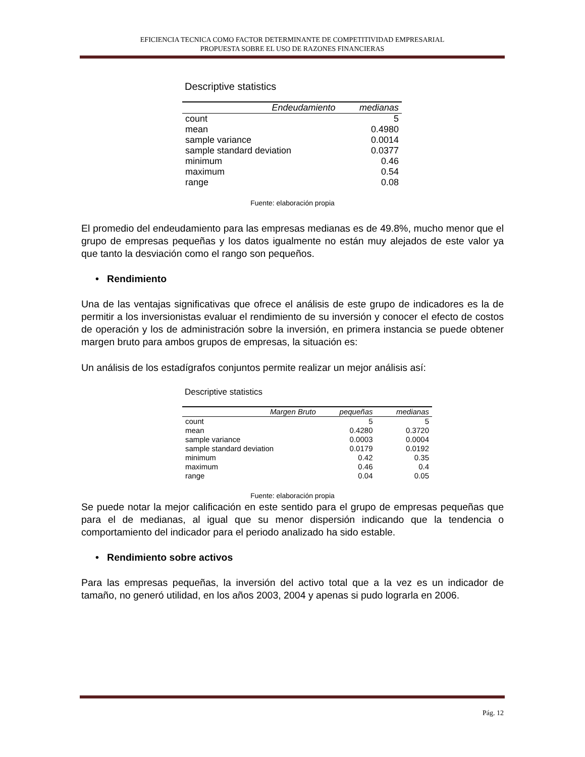EFICIENCIA TECNICA COMO FACTOR DETERMINANTE DE COMPETITIVIDAD EMPRESARIAL
PROPUESTA SOBRE EL USO DE RAZONES FINANCIERAS
Descriptive statistics
| Endeudamiento | medianas |
| --- | --- |
| count | 5 |
| mean | 0.4980 |
| sample variance | 0.0014 |
| sample standard deviation | 0.0377 |
| minimum | 0.46 |
| maximum | 0.54 |
| range | 0.08 |
Fuente: elaboración propia
El promedio del endeudamiento para las empresas medianas es de 49.8%, mucho menor que el grupo de empresas pequeñas y los datos igualmente no están muy alejados de este valor ya que tanto la desviación como el rango son pequeños.
• Rendimiento
Una de las ventajas significativas que ofrece el análisis de este grupo de indicadores es la de permitir a los inversionistas evaluar el rendimiento de su inversión y conocer el efecto de costos de operación y los de administración sobre la inversión, en primera instancia se puede obtener margen bruto para ambos grupos de empresas, la situación es:
Un análisis de los estadígrafos conjuntos permite realizar un mejor análisis así:
Descriptive statistics
| Margen Bruto | pequeñas | medianas |
| --- | --- | --- |
| count | 5 | 5 |
| mean | 0.4280 | 0.3720 |
| sample variance | 0.0003 | 0.0004 |
| sample standard deviation | 0.0179 | 0.0192 |
| minimum | 0.42 | 0.35 |
| maximum | 0.46 | 0.4 |
| range | 0.04 | 0.05 |
Fuente: elaboración propia
Se puede notar la mejor calificación en este sentido para el grupo de empresas pequeñas que para el de medianas, al igual que su menor dispersión indicando que la tendencia o comportamiento del indicador para el periodo analizado ha sido estable.
• Rendimiento sobre activos
Para las empresas pequeñas, la inversión del activo total que a la vez es un indicador de tamaño, no generó utilidad, en los años 2003, 2004 y apenas si pudo lograrla en 2006.
Pág. 12